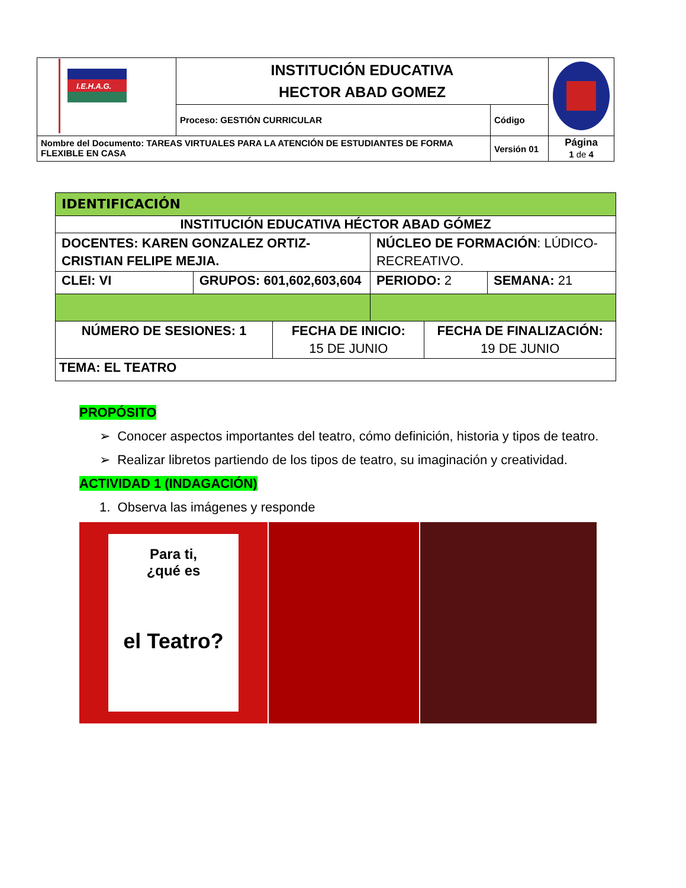| I.E.H.A.G. | INSTITUCIÓN EDUCATIVA HECTOR ABAD GOMEZ | | |
| | Proceso: GESTIÓN CURRICULAR | Código | |
| Nombre del Documento: TAREAS VIRTUALES PARA LA ATENCIÓN DE ESTUDIANTES DE FORMA FLEXIBLE EN CASA | | Versión 01 | Página 1 de 4 |
| IDENTIFICACIÓN | | | | | |
| INSTITUCIÓN EDUCATIVA HÉCTOR ABAD GÓMEZ | | | | | |
| DOCENTES: KAREN GONZALEZ ORTIZ-CRISTIAN FELIPE MEJIA. | | | NÚCLEO DE FORMACIÓN : LÚDICO-RECREATIVO. | | |
| CLEI: VI | GRUPOS: 601,602,603,604 | | PERIODO: 2 | | SEMANA: 21 |
| NÚMERO DE SESIONES: 1 | | FECHA DE INICIO: 15 DE JUNIO | | FECHA DE FINALIZACIÓN: 19 DE JUNIO | |
| TEMA: EL TEATRO | | | | | |
PROPÓSITO
➢ Conocer aspectos importantes del teatro, cómo definición, historia y tipos de teatro.
➢ Realizar libretos partiendo de los tipos de teatro, su imaginación y creatividad.
ACTIVIDAD 1 (INDAGACIÓN)
1. Observa las imágenes y responde
Para ti,
¿qué es
el Teatro?